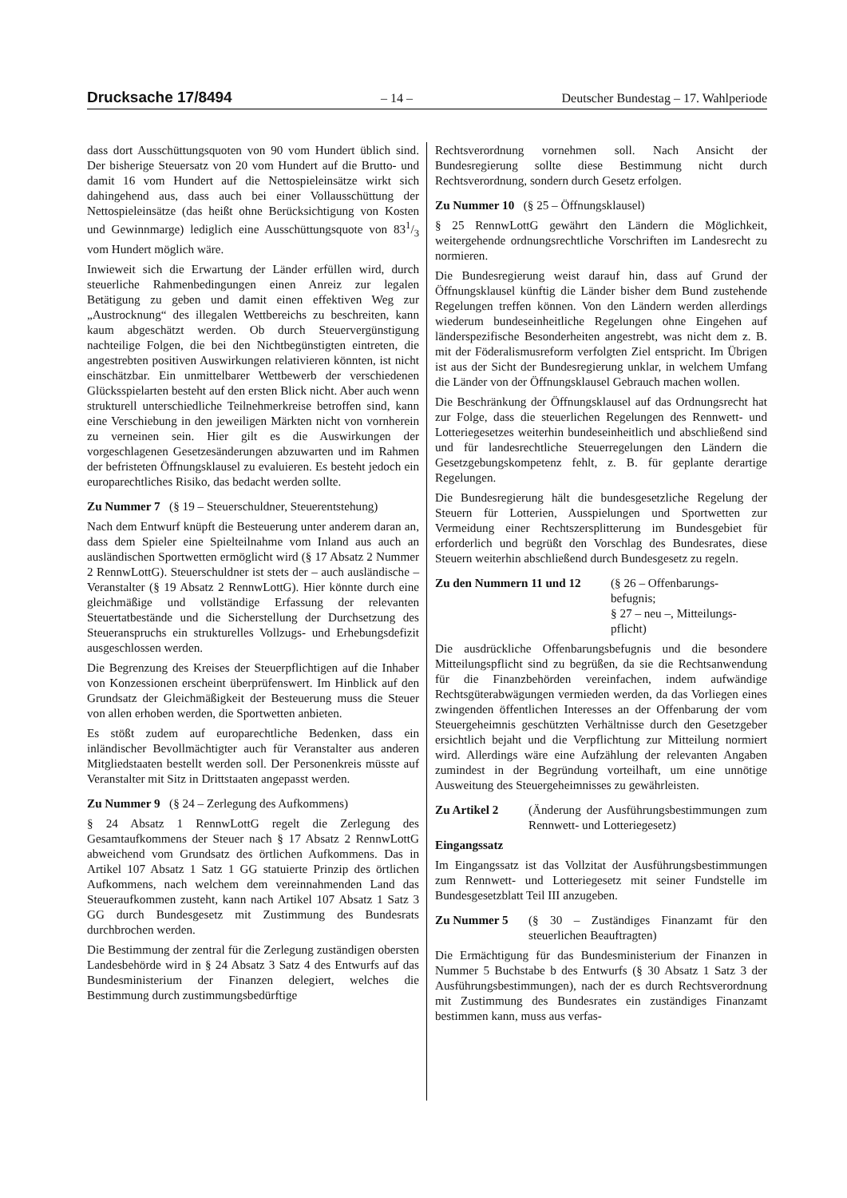Drucksache 17/8494 – 14 – Deutscher Bundestag – 17. Wahlperiode
dass dort Ausschüttungsquoten von 90 vom Hundert üblich sind. Der bisherige Steuersatz von 20 vom Hundert auf die Brutto- und damit 16 vom Hundert auf die Nettospieleinsätze wirkt sich dahingehend aus, dass auch bei einer Vollausschüttung der Nettospieleinsätze (das heißt ohne Berücksichtigung von Kosten und Gewinnmarge) lediglich eine Ausschüttungsquote von 831/3 vom Hundert möglich wäre.
Inwieweit sich die Erwartung der Länder erfüllen wird, durch steuerliche Rahmenbedingungen einen Anreiz zur legalen Betätigung zu geben und damit einen effektiven Weg zur „Austrocknung“ des illegalen Wettbereichs zu beschreiten, kann kaum abgeschätzt werden. Ob durch Steuervergünstigung nachteilige Folgen, die bei den Nichtbegünstigten eintreten, die angestrebten positiven Auswirkungen relativieren könnten, ist nicht einschätzbar. Ein unmittelbarer Wettbewerb der verschiedenen Glücksspielarten besteht auf den ersten Blick nicht. Aber auch wenn strukturell unterschiedliche Teilnehmerkreise betroffen sind, kann eine Verschiebung in den jeweiligen Märkten nicht von vornherein zu verneinen sein. Hier gilt es die Auswirkungen der vorgeschlagenen Gesetzesänderungen abzuwarten und im Rahmen der befristeten Öffnungsklausel zu evaluieren. Es besteht jedoch ein europarechtliches Risiko, das bedacht werden sollte.
Zu Nummer 7 (§ 19 – Steuerschuldner, Steuerentstehung)
Nach dem Entwurf knüpft die Besteuerung unter anderem daran an, dass dem Spieler eine Spielteilnahme vom Inland aus auch an ausländischen Sportwetten ermöglicht wird (§ 17 Absatz 2 Nummer 2 RennwLottG). Steuerschuldner ist stets der – auch ausländische – Veranstalter (§ 19 Absatz 2 RennwLottG). Hier könnte durch eine gleichmäßige und vollständige Erfassung der relevanten Steuertatbestände und die Sicherstellung der Durchsetzung des Steueranspruchs ein strukturelles Vollzugs- und Erhebungsdefizit ausgeschlossen werden.
Die Begrenzung des Kreises der Steuerpflichtigen auf die Inhaber von Konzessionen erscheint überprüfenswert. Im Hinblick auf den Grundsatz der Gleichmäßigkeit der Besteuerung muss die Steuer von allen erhoben werden, die Sportwetten anbieten.
Es stößt zudem auf europarechtliche Bedenken, dass ein inländischer Bevollmächtigter auch für Veranstalter aus anderen Mitgliedstaaten bestellt werden soll. Der Personenkreis müsste auf Veranstalter mit Sitz in Drittstaaten angepasst werden.
Zu Nummer 9 (§ 24 – Zerlegung des Aufkommens)
§ 24 Absatz 1 RennwLottG regelt die Zerlegung des Gesamtaufkommens der Steuer nach § 17 Absatz 2 RennwLottG abweichend vom Grundsatz des örtlichen Aufkommens. Das in Artikel 107 Absatz 1 Satz 1 GG statuierte Prinzip des örtlichen Aufkommens, nach welchem dem vereinnahmenden Land das Steueraufkommen zusteht, kann nach Artikel 107 Absatz 1 Satz 3 GG durch Bundesgesetz mit Zustimmung des Bundesrats durchbrochen werden.
Die Bestimmung der zentral für die Zerlegung zuständigen obersten Landesbehörde wird in § 24 Absatz 3 Satz 4 des Entwurfs auf das Bundesministerium der Finanzen delegiert, welches die Bestimmung durch zustimmungsbedürftige
Rechtsverordnung vornehmen soll. Nach Ansicht der Bundesregierung sollte diese Bestimmung nicht durch Rechtsverordnung, sondern durch Gesetz erfolgen.
Zu Nummer 10 (§ 25 – Öffnungsklausel)
§ 25 RennwLottG gewährt den Ländern die Möglichkeit, weitergehende ordnungsrechtliche Vorschriften im Landesrecht zu normieren.
Die Bundesregierung weist darauf hin, dass auf Grund der Öffnungsklausel künftig die Länder bisher dem Bund zustehende Regelungen treffen können. Von den Ländern werden allerdings wiederum bundeseinheitliche Regelungen ohne Eingehen auf länderspezifische Besonderheiten angestrebt, was nicht dem z. B. mit der Föderalismusreform verfolgten Ziel entspricht. Im Übrigen ist aus der Sicht der Bundesregierung unklar, in welchem Umfang die Länder von der Öffnungsklausel Gebrauch machen wollen.
Die Beschränkung der Öffnungsklausel auf das Ordnungsrecht hat zur Folge, dass die steuerlichen Regelungen des Rennwett- und Lotteriegesetzes weiterhin bundeseinheitlich und abschließend sind und für landesrechtliche Steuerregelungen den Ländern die Gesetzgebungskompetenz fehlt, z. B. für geplante derartige Regelungen.
Die Bundesregierung hält die bundesgesetzliche Regelung der Steuern für Lotterien, Ausspielungen und Sportwetten zur Vermeidung einer Rechtszersplitterung im Bundesgebiet für erforderlich und begrüßt den Vorschlag des Bundesrates, diese Steuern weiterhin abschließend durch Bundesgesetz zu regeln.
Zu den Nummern 11 und 12 (§ 26 – Offenbarungs-
befugnis;
§ 27 – neu –, Mitteilungs-
pflicht)
Die ausdrückliche Offenbarungsbefugnis und die besondere Mitteilungspflicht sind zu begrüßen, da sie die Rechtsanwendung für die Finanzbehörden vereinfachen, indem aufwändige Rechtsgüterabwägungen vermieden werden, da das Vorliegen eines zwingenden öffentlichen Interesses an der Offenbarung der vom Steuergeheimnis geschützten Verhältnisse durch den Gesetzgeber ersichtlich bejaht und die Verpflichtung zur Mitteilung normiert wird. Allerdings wäre eine Aufzählung der relevanten Angaben zumindest in der Begründung vorteilhaft, um eine unnötige Ausweitung des Steuergeheimnisses zu gewährleisten.
Zu Artikel 2 (Änderung der Ausführungsbestimmungen zum Rennwett- und Lotteriegesetz)
Eingangssatz
Im Eingangssatz ist das Vollzitat der Ausführungsbestimmungen zum Rennwett- und Lotteriegesetz mit seiner Fundstelle im Bundesgesetzblatt Teil III anzugeben.
Zu Nummer 5 (§ 30 – Zuständiges Finanzamt für den steuerlichen Beauftragten)
Die Ermächtigung für das Bundesministerium der Finanzen in Nummer 5 Buchstabe b des Entwurfs (§ 30 Absatz 1 Satz 3 der Ausführungsbestimmungen), nach der es durch Rechtsverordnung mit Zustimmung des Bundesrates ein zuständiges Finanzamt bestimmen kann, muss aus verfas-